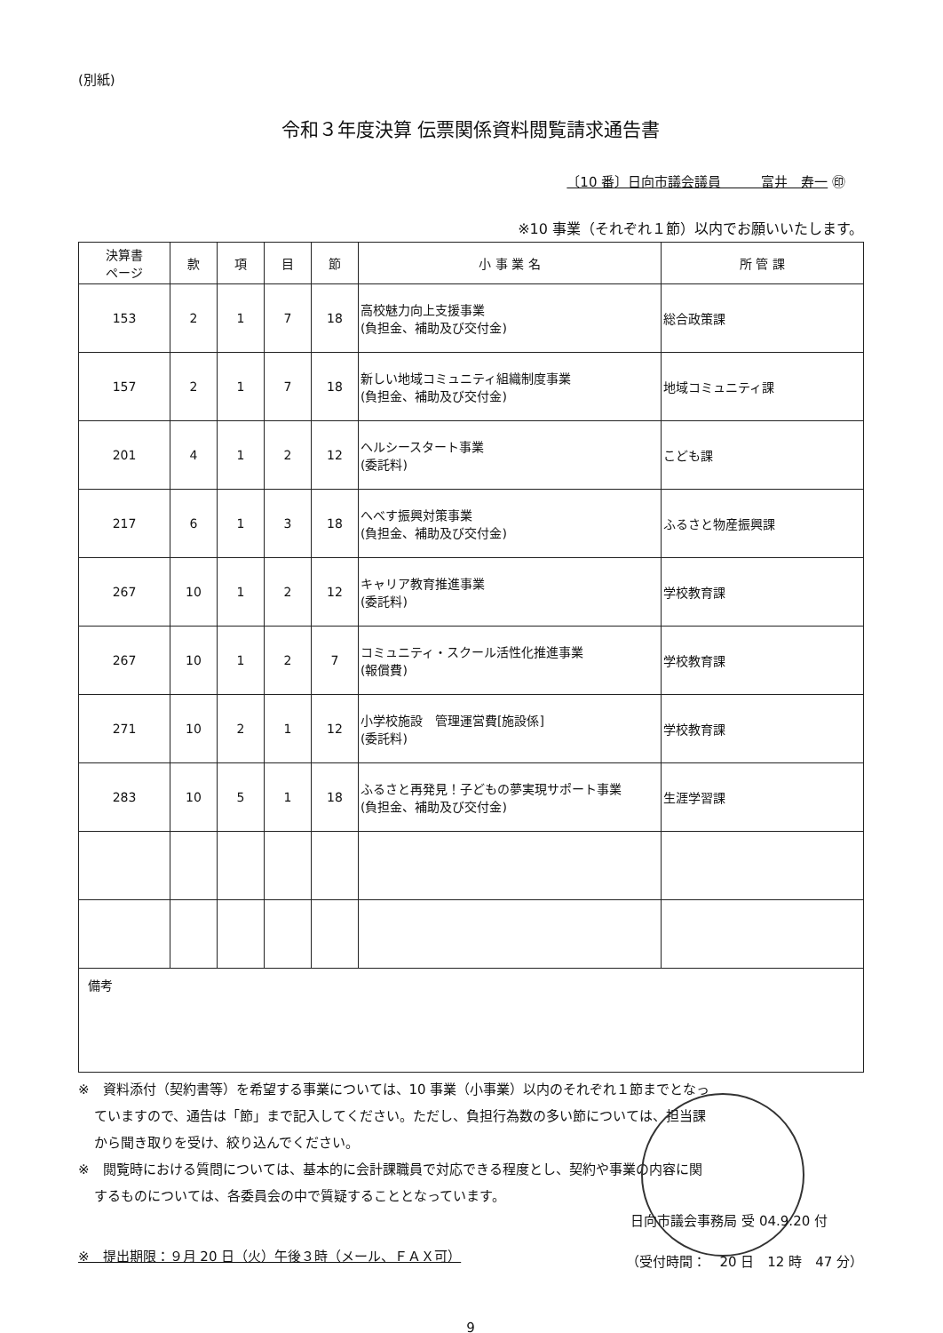(別紙)
令和３年度決算 伝票関係資料閲覧請求通告書
〔10 番〕日向市議会議員　　　富井　寿一 ㊞
※10 事業（それぞれ１節）以内でお願いいたします。
| 決算書 ページ | 款 | 項 | 目 | 節 | 小 事 業 名 | 所 管 課 |
| --- | --- | --- | --- | --- | --- | --- |
| 153 | 2 | 1 | 7 | 18 | 高校魅力向上支援事業 (負担金、補助及び交付金) | 総合政策課 |
| 157 | 2 | 1 | 7 | 18 | 新しい地域コミュニティ組織制度事業 (負担金、補助及び交付金) | 地域コミュニティ課 |
| 201 | 4 | 1 | 2 | 12 | ヘルシースタート事業 (委託料) | こども課 |
| 217 | 6 | 1 | 3 | 18 | へべす振興対策事業 (負担金、補助及び交付金) | ふるさと物産振興課 |
| 267 | 10 | 1 | 2 | 12 | キャリア教育推進事業 (委託料) | 学校教育課 |
| 267 | 10 | 1 | 2 | 7 | コミュニティ・スクール活性化推進事業 (報償費) | 学校教育課 |
| 271 | 10 | 2 | 1 | 12 | 小学校施設 管理運営費[施設係] (委託料) | 学校教育課 |
| 283 | 10 | 5 | 1 | 18 | ふるさと再発見！子どもの夢実現サポート事業 (負担金、補助及び交付金) | 生涯学習課 |
| 備考 | | | | | | |
※　資料添付（契約書等）を希望する事業については、10 事業（小事業）以内のそれぞれ１節までとなっ
ていますので、通告は「節」まで記入してください。ただし、負担行為数の多い節については、担当課
から聞き取りを受け、絞り込んでください。
※　閲覧時における質問については、基本的に会計課職員で対応できる程度とし、契約や事業の内容に関
するものについては、各委員会の中で質疑することとなっています。
※　提出期限：９月 20 日（火）午後３時（メール、ＦＡＸ可）
日向市議会事務局 受 04.9.20 付
（受付時間：　20 日　12 時　47 分）
9